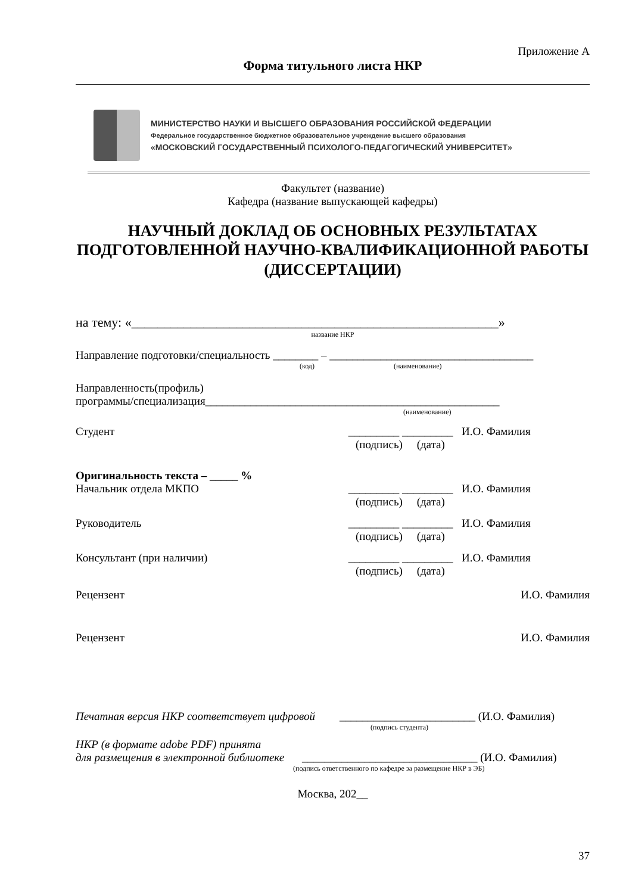Приложение А
Форма титульного листа НКР
МИНИСТЕРСТВО НАУКИ И ВЫСШЕГО ОБРАЗОВАНИЯ РОССИЙСКОЙ ФЕДЕРАЦИИ
Федеральное государственное бюджетное образовательное учреждение высшего образования
«МОСКОВСКИЙ ГОСУДАРСТВЕННЫЙ ПСИХОЛОГО-ПЕДАГОГИЧЕСКИЙ УНИВЕРСИТЕТ»
Факультет (название)
Кафедра (название выпускающей кафедры)
НАУЧНЫЙ ДОКЛАД ОБ ОСНОВНЫХ РЕЗУЛЬТАТАХ ПОДГОТОВЛЕННОЙ НАУЧНО-КВАЛИФИКАЦИОННОЙ РАБОТЫ (ДИССЕРТАЦИИ)
на тему: «________________________________________________________»
название НКР
Направление подготовки/специальность ________ – ____________________________________
(код) (наименование)
Направленность(профиль)
программы/специализация____________________________________________________
(наименование)
Студент _________ _________
И.О. Фамилия
(подпись) (дата)
Оригинальность текста – _____ %
Начальник отдела МКПО _________ _________
И.О. Фамилия
(подпись) (дата)
Руководитель _________ _________
И.О. Фамилия
(подпись) (дата)
Консультант (при наличии) _________ _________
И.О. Фамилия
(подпись) (дата)
Рецензент И.О. Фамилия
Рецензент И.О. Фамилия
Печатная версия НКР соответствует цифровой ________________________ (И.О. Фамилия)
(подпись студента)
НКР (в формате adobe PDF) принята
для размещения в электронной библиотеке _______________________________ (И.О. Фамилия)
(подпись ответственного по кафедре за размещение НКР в ЭБ)
Москва, 202__
37